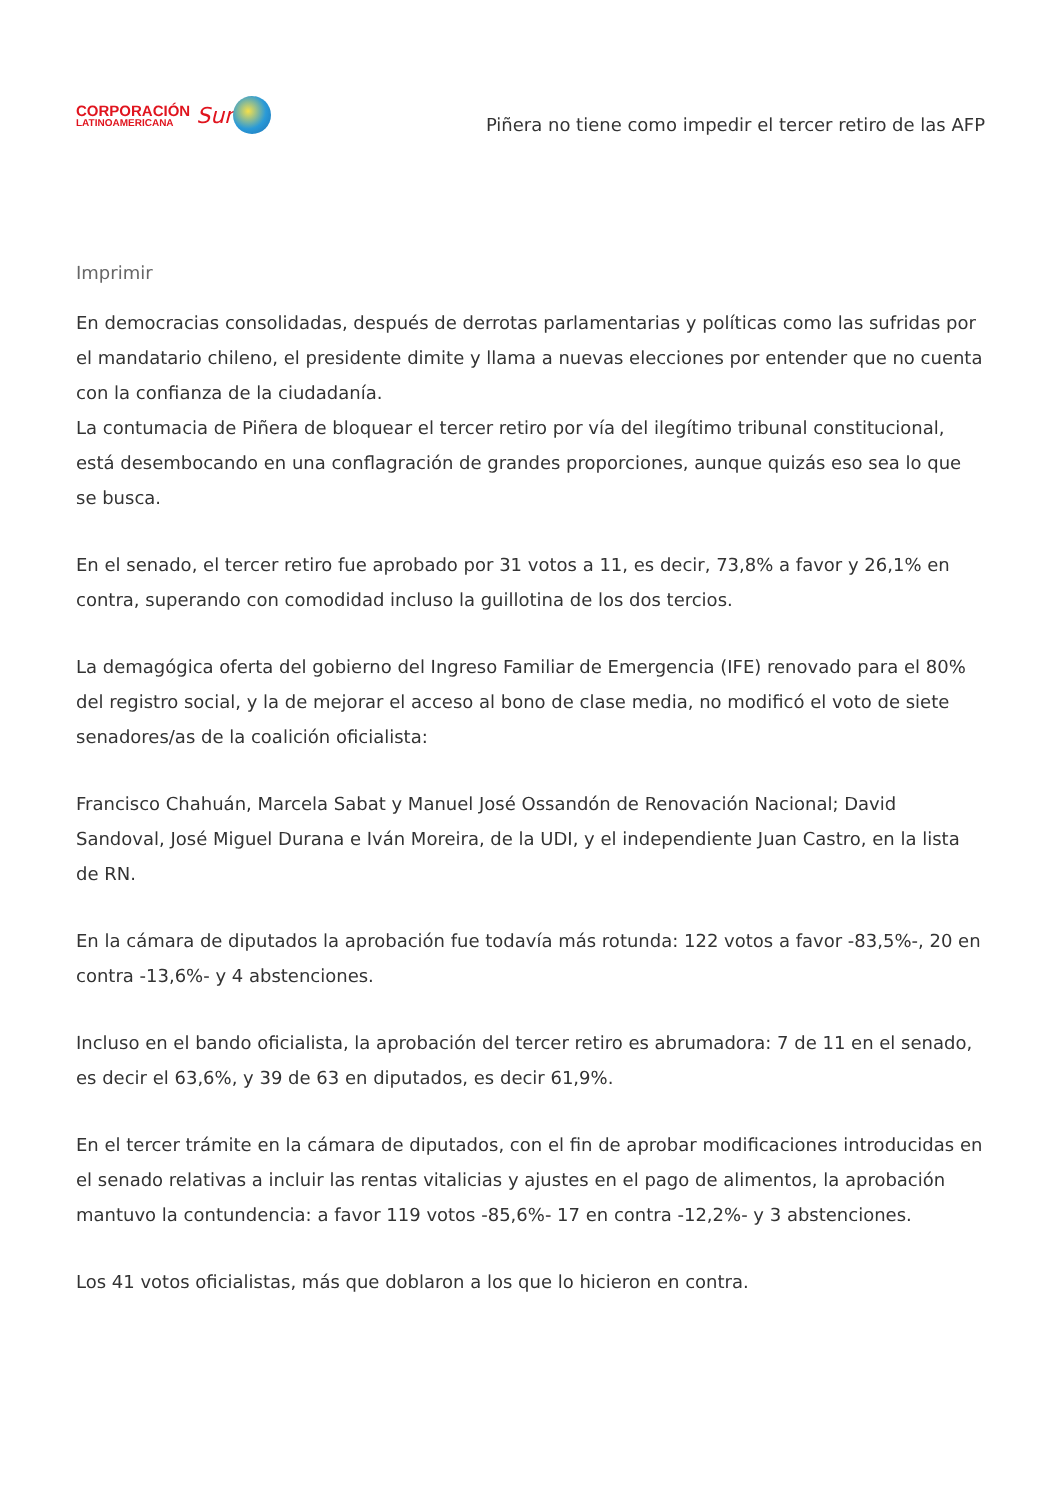CORPORACIÓN
LATINOAMERICANA
Sur
Piñera no tiene como impedir el tercer retiro de las AFP
Imprimir
En democracias consolidadas, después de derrotas parlamentarias y políticas como las sufridas por el mandatario chileno, el presidente dimite y llama a nuevas elecciones por entender que no cuenta con la confianza de la ciudadanía.
La contumacia de Piñera de bloquear el tercer retiro por vía del ilegítimo tribunal constitucional, está desembocando en una conflagración de grandes proporciones, aunque quizás eso sea lo que se busca.
En el senado, el tercer retiro fue aprobado por 31 votos a 11, es decir, 73,8% a favor y 26,1% en contra, superando con comodidad incluso la guillotina de los dos tercios.
La demagógica oferta del gobierno del Ingreso Familiar de Emergencia (IFE) renovado para el 80% del registro social, y la de mejorar el acceso al bono de clase media, no modificó el voto de siete senadores/as de la coalición oficialista:
Francisco Chahuán, Marcela Sabat y Manuel José Ossandón de Renovación Nacional; David Sandoval, José Miguel Durana e Iván Moreira, de la UDI, y el independiente Juan Castro, en la lista de RN.
En la cámara de diputados la aprobación fue todavía más rotunda: 122 votos a favor -83,5%-, 20 en contra -13,6%- y 4 abstenciones.
Incluso en el bando oficialista, la aprobación del tercer retiro es abrumadora: 7 de 11 en el senado, es decir el 63,6%, y 39 de 63 en diputados, es decir 61,9%.
En el tercer trámite en la cámara de diputados, con el fin de aprobar modificaciones introducidas en el senado relativas a incluir las rentas vitalicias y ajustes en el pago de alimentos, la aprobación mantuvo la contundencia: a favor 119 votos -85,6%- 17 en contra -12,2%- y 3 abstenciones.
Los 41 votos oficialistas, más que doblaron a los que lo hicieron en contra.